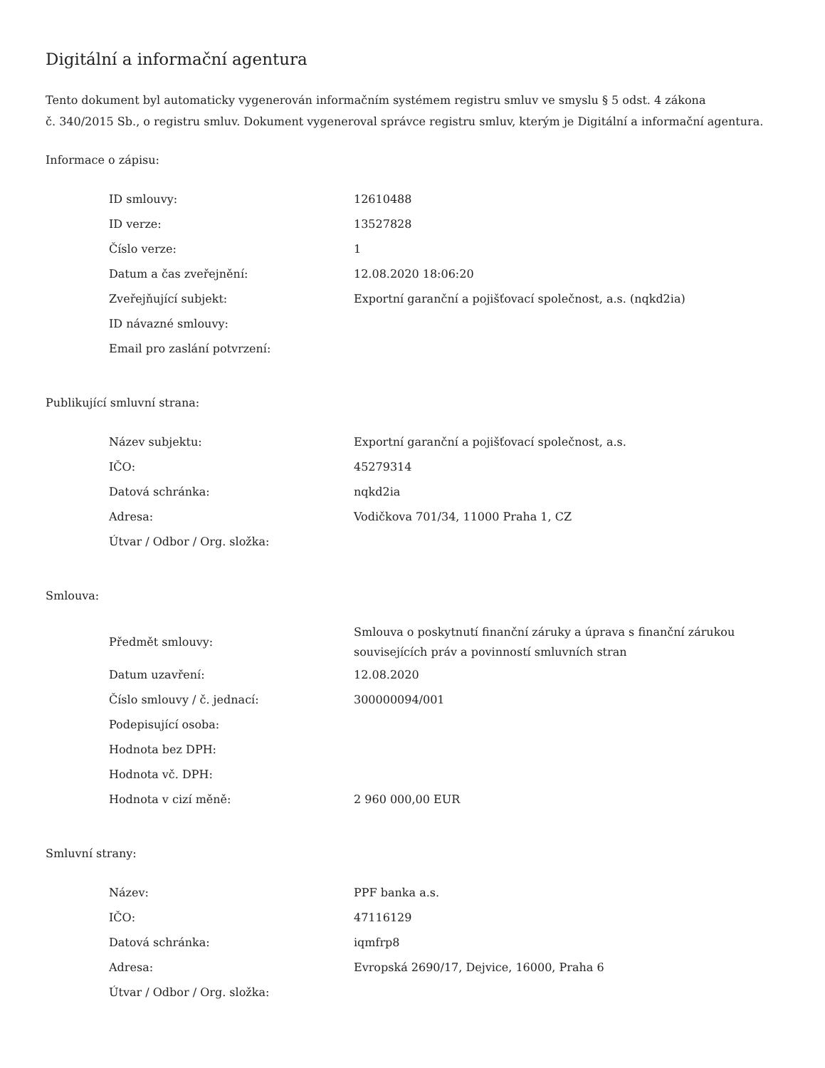Digitální a informační agentura
Tento dokument byl automaticky vygenerován informačním systémem registru smluv ve smyslu § 5 odst. 4 zákona
č. 340/2015 Sb., o registru smluv. Dokument vygeneroval správce registru smluv, kterým je Digitální a informační agentura.
Informace o zápisu:
| ID smlouvy: | 12610488 |
| ID verze: | 13527828 |
| Číslo verze: | 1 |
| Datum a čas zveřejnění: | 12.08.2020 18:06:20 |
| Zveřejňující subjekt: | Exportní garanční a pojišťovací společnost, a.s. (nqkd2ia) |
| ID návazné smlouvy: | |
| Email pro zaslání potvrzení: | |
Publikující smluvní strana:
| Název subjektu: | Exportní garanční a pojišťovací společnost, a.s. |
| IČO: | 45279314 |
| Datová schránka: | nqkd2ia |
| Adresa: | Vodičkova 701/34, 11000 Praha 1, CZ |
| Útvar / Odbor / Org. složka: | |
Smlouva:
| Předmět smlouvy: | Smlouva o poskytnutí finanční záruky a úprava s finanční zárukou související­ch práv a povinností smluvních stran |
| Datum uzavření: | 12.08.2020 |
| Číslo smlouvy / č. jednací: | 300000094/001 |
| Podepisující osoba: | |
| Hodnota bez DPH: | |
| Hodnota vč. DPH: | |
| Hodnota v cizí měně: | 2 960 000,00 EUR |
Smluvní strany:
| Název: | PPF banka a.s. |
| IČO: | 47116129 |
| Datová schránka: | iqmfrp8 |
| Adresa: | Evropská 2690/17, Dejvice, 16000, Praha 6 |
| Útvar / Odbor / Org. složka: | |